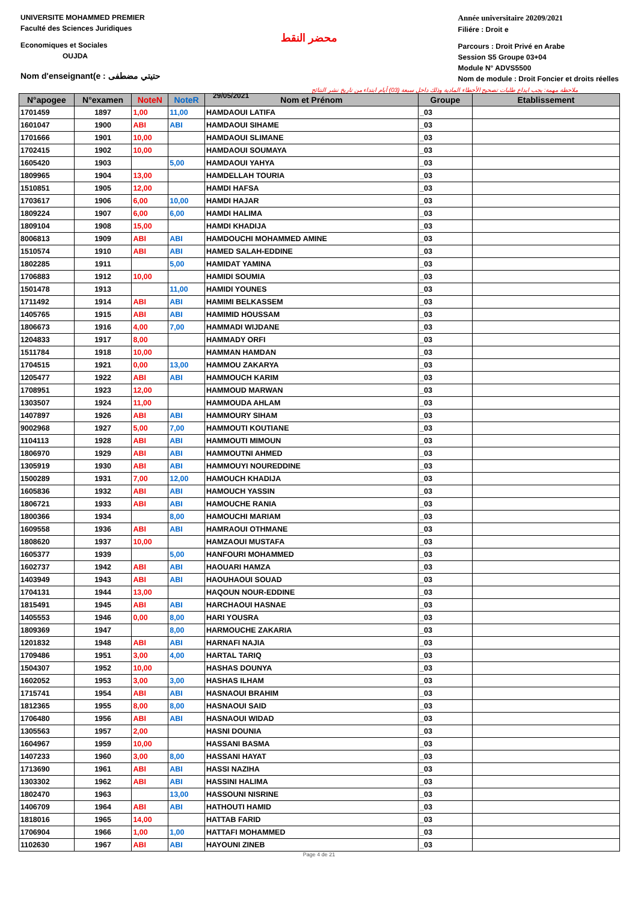UNIVERSITE MOHAMMED PREMIER
Faculté des Sciences Juridiques
Economiques et Sociales
OUJDA
Nom d'enseignant(e : حتيتي مضطفى
محضر النقط
29/05/2021
Année universitaire 20209/2021
Filiére : Droit e
Parcours : Droit Privé en Arabe
Session S5 Groupe 03+04
Module N° ADVS5500
Nom de module : Droit Foncier et droits réelles
ملاحظة مهمة: يجب ايداع طلبات تصحيح الأخطاء المادية وذلك داخل سبعة (03) أيام ابتداء من تاريخ نشر النتائج
| N°apogee | N°examen | NoteN | NoteR | Nom et Prénom | Groupe | Etablissement |
| --- | --- | --- | --- | --- | --- | --- |
| 1701459 | 1897 | 1,00 | 11,00 | HAMDAOUI LATIFA | _03 | |
| 1601047 | 1900 | ABI | ABI | HAMDAOUI SIHAME | _03 | |
| 1701666 | 1901 | 10,00 | | HAMDAOUI SLIMANE | _03 | |
| 1702415 | 1902 | 10,00 | | HAMDAOUI SOUMAYA | _03 | |
| 1605420 | 1903 | | 5,00 | HAMDAOUI YAHYA | _03 | |
| 1809965 | 1904 | 13,00 | | HAMDELLAH TOURIA | _03 | |
| 1510851 | 1905 | 12,00 | | HAMDI HAFSA | _03 | |
| 1703617 | 1906 | 6,00 | 10,00 | HAMDI HAJAR | _03 | |
| 1809224 | 1907 | 6,00 | 6,00 | HAMDI HALIMA | _03 | |
| 1809104 | 1908 | 15,00 | | HAMDI KHADIJA | _03 | |
| 8006813 | 1909 | ABI | ABI | HAMDOUCHI MOHAMMED AMINE | _03 | |
| 1510574 | 1910 | ABI | ABI | HAMED SALAH-EDDINE | _03 | |
| 1802285 | 1911 | | 5,00 | HAMIDAT YAMINA | _03 | |
| 1706883 | 1912 | 10,00 | | HAMIDI SOUMIA | _03 | |
| 1501478 | 1913 | | 11,00 | HAMIDI YOUNES | _03 | |
| 1711492 | 1914 | ABI | ABI | HAMIMI BELKASSEM | _03 | |
| 1405765 | 1915 | ABI | ABI | HAMIMID HOUSSAM | _03 | |
| 1806673 | 1916 | 4,00 | 7,00 | HAMMADI WIJDANE | _03 | |
| 1204833 | 1917 | 8,00 | | HAMMADY ORFI | _03 | |
| 1511784 | 1918 | 10,00 | | HAMMAN HAMDAN | _03 | |
| 1704515 | 1921 | 0,00 | 13,00 | HAMMOU ZAKARYA | _03 | |
| 1205477 | 1922 | ABI | ABI | HAMMOUCH KARIM | _03 | |
| 1708951 | 1923 | 12,00 | | HAMMOUD MARWAN | _03 | |
| 1303507 | 1924 | 11,00 | | HAMMOUDA AHLAM | _03 | |
| 1407897 | 1926 | ABI | ABI | HAMMOURY SIHAM | _03 | |
| 9002968 | 1927 | 5,00 | 7,00 | HAMMOUTI KOUTIANE | _03 | |
| 1104113 | 1928 | ABI | ABI | HAMMOUTI MIMOUN | _03 | |
| 1806970 | 1929 | ABI | ABI | HAMMOUTNI AHMED | _03 | |
| 1305919 | 1930 | ABI | ABI | HAMMOUYI NOUREDDINE | _03 | |
| 1500289 | 1931 | 7,00 | 12,00 | HAMOUCH KHADIJA | _03 | |
| 1605836 | 1932 | ABI | ABI | HAMOUCH YASSIN | _03 | |
| 1806721 | 1933 | ABI | ABI | HAMOUCHE RANIA | _03 | |
| 1800366 | 1934 | | 8,00 | HAMOUCHI MARIAM | _03 | |
| 1609558 | 1936 | ABI | ABI | HAMRAOUI OTHMANE | _03 | |
| 1808620 | 1937 | 10,00 | | HAMZAOUI MUSTAFA | _03 | |
| 1605377 | 1939 | | 5,00 | HANFOURI MOHAMMED | _03 | |
| 1602737 | 1942 | ABI | ABI | HAOUARI HAMZA | _03 | |
| 1403949 | 1943 | ABI | ABI | HAOUHAOUI SOUAD | _03 | |
| 1704131 | 1944 | 13,00 | | HAQOUN NOUR-EDDINE | _03 | |
| 1815491 | 1945 | ABI | ABI | HARCHAOUI HASNAE | _03 | |
| 1405553 | 1946 | 0,00 | 8,00 | HARI YOUSRA | _03 | |
| 1809369 | 1947 | | 8,00 | HARMOUCHE ZAKARIA | _03 | |
| 1201832 | 1948 | ABI | ABI | HARNAFI NAJIA | _03 | |
| 1709486 | 1951 | 3,00 | 4,00 | HARTAL TARIQ | _03 | |
| 1504307 | 1952 | 10,00 | | HASHAS DOUNYA | _03 | |
| 1602052 | 1953 | 3,00 | 3,00 | HASHAS ILHAM | _03 | |
| 1715741 | 1954 | ABI | ABI | HASNAOUI BRAHIM | _03 | |
| 1812365 | 1955 | 8,00 | 8,00 | HASNAOUI SAID | _03 | |
| 1706480 | 1956 | ABI | ABI | HASNAOUI WIDAD | _03 | |
| 1305563 | 1957 | 2,00 | | HASNI DOUNIA | _03 | |
| 1604967 | 1959 | 10,00 | | HASSANI BASMA | _03 | |
| 1407233 | 1960 | 3,00 | 8,00 | HASSANI HAYAT | _03 | |
| 1713690 | 1961 | ABI | ABI | HASSI NAZIHA | _03 | |
| 1303302 | 1962 | ABI | ABI | HASSINI HALIMA | _03 | |
| 1802470 | 1963 | | 13,00 | HASSOUNI NISRINE | _03 | |
| 1406709 | 1964 | ABI | ABI | HATHOUTI HAMID | _03 | |
| 1818016 | 1965 | 14,00 | | HATTAB FARID | _03 | |
| 1706904 | 1966 | 1,00 | 1,00 | HATTAFI MOHAMMED | _03 | |
| 1102630 | 1967 | ABI | ABI | HAYOUNI ZINEB | _03 | |
Page 4 de 21